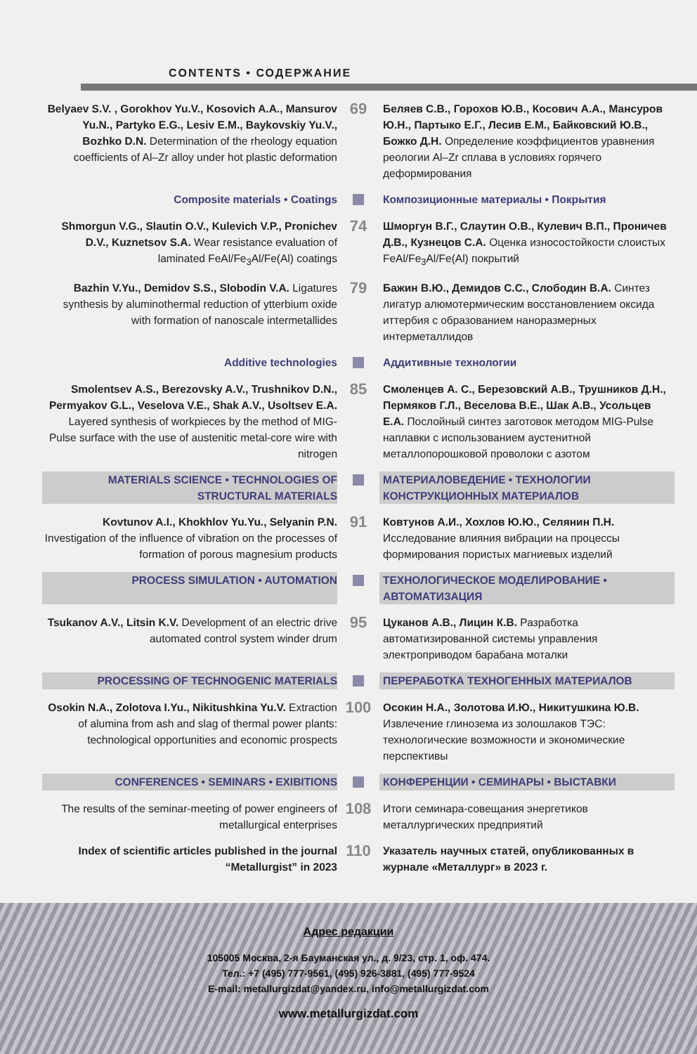CONTENTS • СОДЕРЖАНИЕ
Belyaev S.V. , Gorokhov Yu.V., Kosovich A.A., Mansurov Yu.N., Partyko E.G., Lesiv E.M., Baykovskiy Yu.V., Bozhko D.N. Determination of the rheology equation coefficients of Al–Zr alloy under hot plastic deformation
69
Беляев С.В., Горохов Ю.В., Косович А.А., Мансуров Ю.Н., Партыко Е.Г., Лесив Е.М., Байковский Ю.В., Божко Д.Н. Определение коэффициентов уравнения реологии Al–Zr сплава в условиях горячего деформирования
Composite materials • Coatings
Композиционные материалы • Покрытия
Shmorgun V.G., Slautin O.V., Kulevich V.P., Pronichev D.V., Kuznetsov S.A. Wear resistance evaluation of laminated FeAl/Fe<sub>3</sub>Al/Fe(Al) coatings
74
Шморгун В.Г., Слаутин О.В., Кулевич В.П., Проничев Д.В., Кузнецов С.А. Оценка износостойкости слоистых FeAl/Fe<sub>3</sub>Al/Fe(Al) покрытий
Bazhin V.Yu., Demidov S.S., Slobodin V.A. Ligatures synthesis by aluminothermal reduction of ytterbium oxide with formation of nanoscale intermetallides
79
Бажин В.Ю., Демидов С.С., Слободин В.А. Синтез лигатур алюмотермическим восстановлением оксида иттербия с образованием наноразмерных интерметаллидов
Additive technologies
Аддитивные технологии
Smolentsev A.S., Berezovsky A.V., Trushnikov D.N., Permyakov G.L., Veselova V.E., Shak A.V., Usoltsev E.A. Layered synthesis of workpieces by the method of MIG-Pulse surface with the use of austenitic metal-core wire with nitrogen
85
Смоленцев А. С., Березовский А.В., Трушников Д.Н., Пермяков Г.Л., Веселова В.Е., Шак А.В., Усольцев Е.А. Послойный синтез заготовок методом MIG-Pulse наплавки с использованием аустенитной металлопорошковой проволоки с азотом
MATERIALS SCIENCE • TECHNOLOGIES OF STRUCTURAL MATERIALS
МАТЕРИАЛОВЕДЕНИЕ • ТЕХНОЛОГИИ КОНСТРУКЦИОННЫХ МАТЕРИАЛОВ
Kovtunov A.I., Khokhlov Yu.Yu., Selyanin P.N. Investigation of the influence of vibration on the processes of formation of porous magnesium products
91
Ковтунов А.И., Хохлов Ю.Ю., Селянин П.Н. Исследование влияния вибрации на процессы формирования пористых магниевых изделий
PROCESS SIMULATION • AUTOMATION
ТЕХНОЛОГИЧЕСКОЕ МОДЕЛИРОВАНИЕ • АВТОМАТИЗАЦИЯ
Tsukanov A.V., Litsin K.V. Development of an electric drive automated control system winder drum
95
Цуканов А.В., Лицин К.В. Разработка автоматизированной системы управления электроприводом барабана моталки
PROCESSING OF TECHNOGENIC MATERIALS
ПЕРЕРАБОТКА ТЕХНОГЕННЫХ МАТЕРИАЛОВ
Osokin N.A., Zolotova I.Yu., Nikitushkina Yu.V. Extraction of alumina from ash and slag of thermal power plants: technological opportunities and economic prospects
100
Осокин Н.А., Золотова И.Ю., Никитушкина Ю.В. Извлечение глинозема из золошлаков ТЭС: технологические возможности и экономические перспективы
CONFERENCES • SEMINARS • EXIBITIONS
КОНФЕРЕНЦИИ • СЕМИНАРЫ • ВЫСТАВКИ
The results of the seminar-meeting of power engineers of metallurgical enterprises
108
Итоги семинара-совещания энергетиков металлургических предприятий
Index of scientific articles published in the journal “Metallurgist” in 2023
110
Указатель научных статей, опубликованных в журнале «Металлург» в 2023 г.
Адрес редакции
105005 Москва, 2-я Бауманская ул., д. 9/23, стр. 1, оф. 474.
Тел.: +7 (495) 777-9561, (495) 926-3881, (495) 777-9524
E-mail: metallurgizdat@yandex.ru, info@metallurgizdat.com
www.metallurgizdat.com